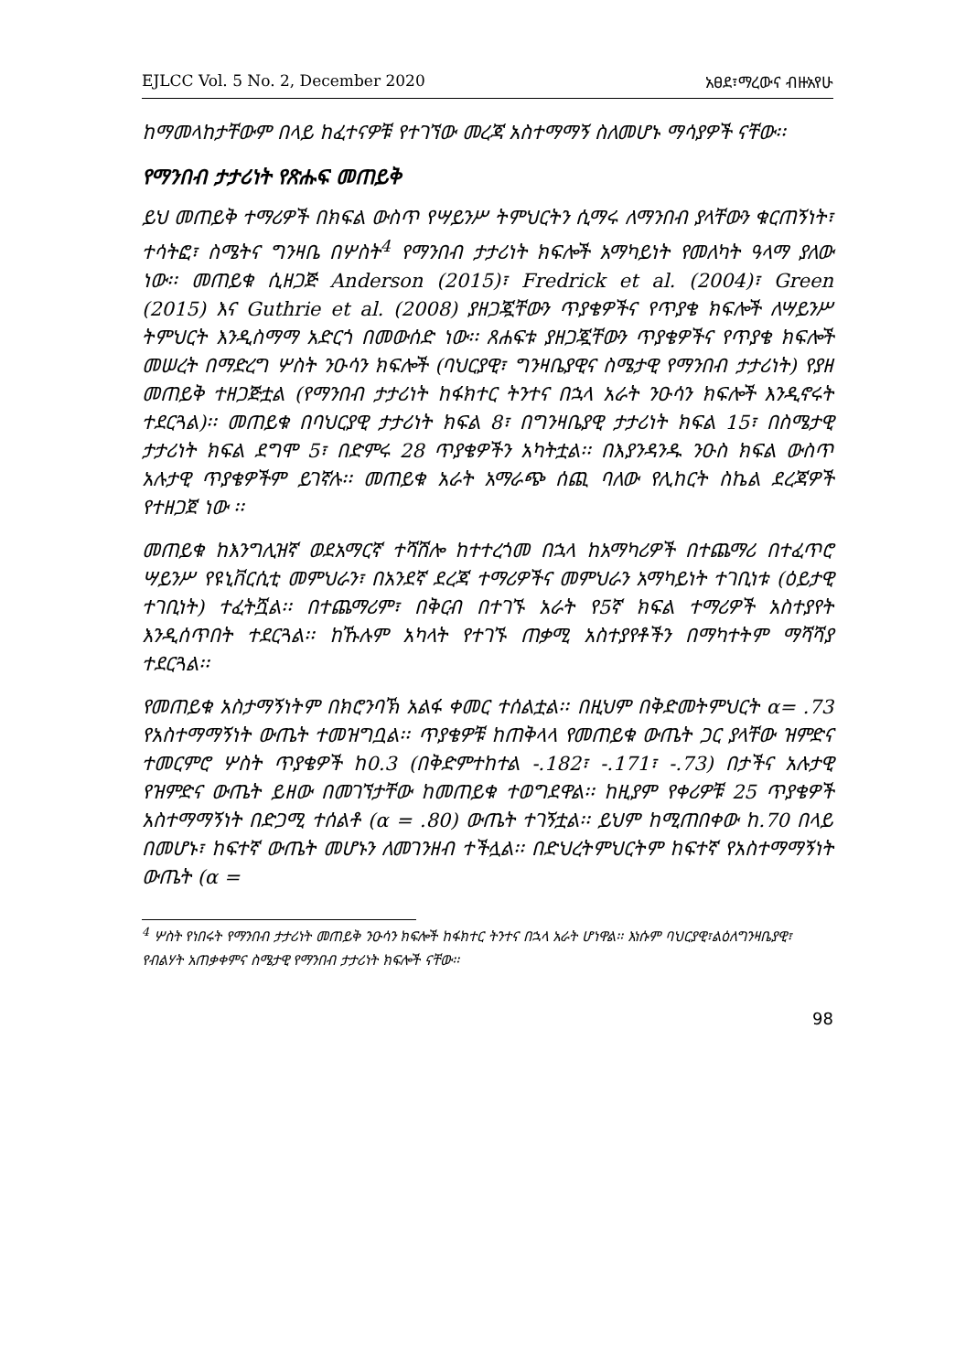EJLCC Vol. 5 No. 2, December 2020 አፀደ፣ማረውና ብዙአየሁ
ከማመላከታቸውም በላይ ከፈተናዎቹ የተገኘው መረጃ አስተማማኝ ስለመሆኑ ማሳያዎች ናቸው፡፡
የማንበብ ታታሪነት የጽሑፍ መጠይቅ
ይህ መጠይቅ ተማሪዎች በክፍል ውስጥ የሣይንሥ ትምህርትን ሲማሩ ለማንበብ ያላቸውን ቁርጠኝነት፣ ተሳትፎ፣ ስሜትና ግንዛቤ በሦስት<sup>4</sup> የማንበብ ታታሪነት ክፍሎች አማካይነት የመለካት ዓላማ ያለው ነው፡፡ መጠይቁ ሲዘጋጅ Anderson (2015)፣ Fredrick et al. (2004)፣ Green (2015) እና Guthrie et al. (2008) ያዘጋጇቸውን ጥያቄዎችና የጥያቄ ክፍሎች ለሣይንሥ ትምህርት እንዲስማማ አድርጎ በመውሰድ ነው፡፡ ጸሐፍቱ ያዘጋጇቸውን ጥያቄዎችና የጥያቄ ክፍሎች መሠረት በማድረግ ሦስት ንዑሳን ክፍሎች (ባህርያዊ፣ ግንዛቤያዊና ስሜታዊ የማንበብ ታታሪነት) የያዘ መጠይቅ ተዘጋጅቷል (የማንበብ ታታሪነት ከፋክተር ትንተና በኋላ አራት ንዑሳን ክፍሎች እንዲኖሩት ተደርጓል)፡፡ መጠይቁ በባህርያዊ ታታሪነት ክፍል 8፣ በግንዛቤያዊ ታታሪነት ክፍል 15፣ በስሜታዊ ታታሪነት ክፍል ደግሞ 5፣ በድምሩ 28 ጥያቄዎችን አካትቷል፡፡ በእያንዳንዱ ንዑስ ክፍል ውስጥ አሉታዊ ጥያቄዎችም ይገኛሉ፡፡ መጠይቁ አራት አማራጭ ሰጪ ባለው የሊከርት ስኬል ደረጃዎች የተዘጋጀ ነው ፡፡
መጠይቁ ከእንግሊዝኛ ወደአማርኛ ተሻሽሎ ከተተረጎመ በኋላ ከአማካሪዎች በተጨማሪ በተፈጥሮ ሣይንሥ የዩኒቨርሲቲ መምህራን፣ በአንደኛ ደረጃ ተማሪዎችና መምህራን አማካይነት ተገቢነቱ (ዕይታዊ ተገቢነት) ተፈትሿል፡፡ በተጨማሪም፣ በቅርብ በተገኙ አራት የ5ኛ ክፍል ተማሪዎች አስተያየት እንዲሰጥበት ተደርጓል፡፡ ከኹሉም አካላት የተገኙ ጠቃሚ አስተያየቶችን በማካተትም ማሻሻያ ተደርጓል፡፡
የመጠይቁ አስታማኝነትም በክሮንባኽ አልፋ ቀመር ተሰልቷል፡፡ በዚህም በቅድመትምህርት α= .73 የአስተማማኝነት ውጤት ተመዝግቧል፡፡ ጥያቄዎቹ ከጠቅላላ የመጠይቁ ውጤት ጋር ያላቸው ዝምድና ተመርምሮ ሦስት ጥያቄዎች ከ0.3 (በቅድምተከተል -.182፣ -.171፣ -.73) በታችና አሉታዊ የዝምድና ውጤት ይዘው በመገኘታቸው ከመጠይቁ ተወግደዋል፡፡ ከዚያም የቀሪዎቹ 25 ጥያቄዎች አስተማማኝነት በድጋሚ ተሰልቶ (α = .80) ውጤት ተገኝቷል፡፡ ይህም ከሚጠበቀው ከ.70 በላይ በመሆኑ፣ ከፍተኛ ውጤት መሆኑን ለመገንዘብ ተችሏል፡፡ በድህረትምህርትም ከፍተኛ የአስተማማኝነት ውጤት (α =
<sup>4</sup> ሦስት የነበሩት የማንበብ ታታሪነት መጠይቅ ንዑሳን ክፍሎች ከፋክተር ትንተና በኋላ አራት ሆነዋል፡፡ እነሱም ባህርያዊ፣ልዕለግንዛቤያዊ፣ የብልሃት አጠቃቀምና ስሜታዊ የማንበብ ታታሪነት ክፍሎች ናቸው፡፡
98